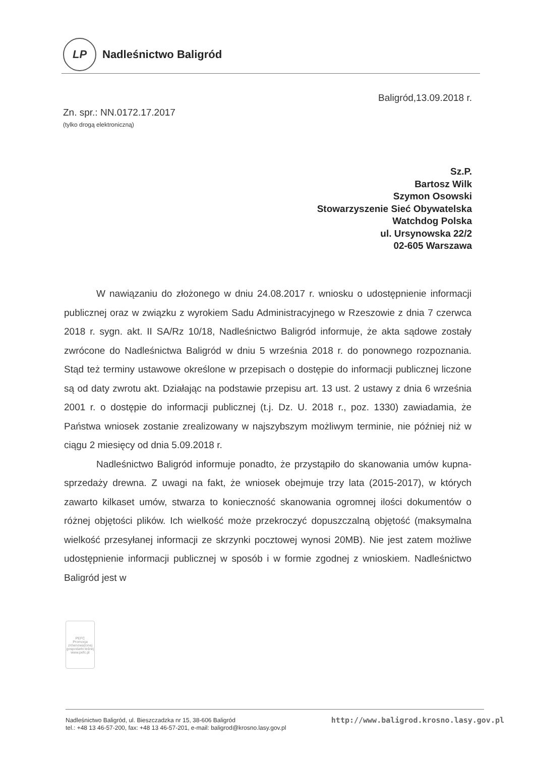LP
Nadleśnictwo Baligród
Baligród,13.09.2018 r.
Zn. spr.: NN.0172.17.2017
(tylko drogą elektroniczną)
Sz.P.
Bartosz Wilk
Szymon Osowski
Stowarzyszenie Sieć Obywatelska
Watchdog Polska
ul. Ursynowska 22/2
02-605 Warszawa
W nawiązaniu do złożonego w dniu 24.08.2017 r. wniosku o udostępnienie informacji publicznej oraz w związku z wyrokiem Sadu Administracyjnego w Rzeszowie z dnia 7 czerwca 2018 r. sygn. akt. II SA/Rz 10/18, Nadleśnictwo Baligród informuje, że akta sądowe zostały zwrócone do Nadleśnictwa Baligród w dniu 5 września 2018 r. do ponownego rozpoznania. Stąd też terminy ustawowe określone w przepisach o dostępie do informacji publicznej liczone są od daty zwrotu akt. Działając na podstawie przepisu art. 13 ust. 2 ustawy z dnia 6 września 2001 r. o dostępie do informacji publicznej (t.j. Dz. U. 2018 r., poz. 1330) zawiadamia, że Państwa wniosek zostanie zrealizowany w najszybszym możliwym terminie, nie później niż w ciągu 2 miesięcy od dnia 5.09.2018 r.
Nadleśnictwo Baligród informuje ponadto, że przystąpiło do skanowania umów kupna-sprzedaży drewna. Z uwagi na fakt, że wniosek obejmuje trzy lata (2015-2017), w których zawarto kilkaset umów, stwarza to konieczność skanowania ogromnej ilości dokumentów o różnej objętości plików. Ich wielkość może przekroczyć dopuszczalną objętość (maksymalna wielkość przesyłanej informacji ze skrzynki pocztowej wynosi 20MB). Nie jest zatem możliwe udostępnienie informacji publicznej w sposób i w formie zgodnej z wnioskiem. Nadleśnictwo Baligród jest w
PEFC
Promocja zrównoważonej gospodarki leśnej
www.pefc.pl
Nadleśnictwo Baligród, ul. Bieszczadzka nr 15, 38-606 Baligród
tel.: +48 13 46-57-200, fax: +48 13 46-57-201, e-mail: baligrod@krosno.lasy.gov.pl
http://www.baligrod.krosno.lasy.gov.pl